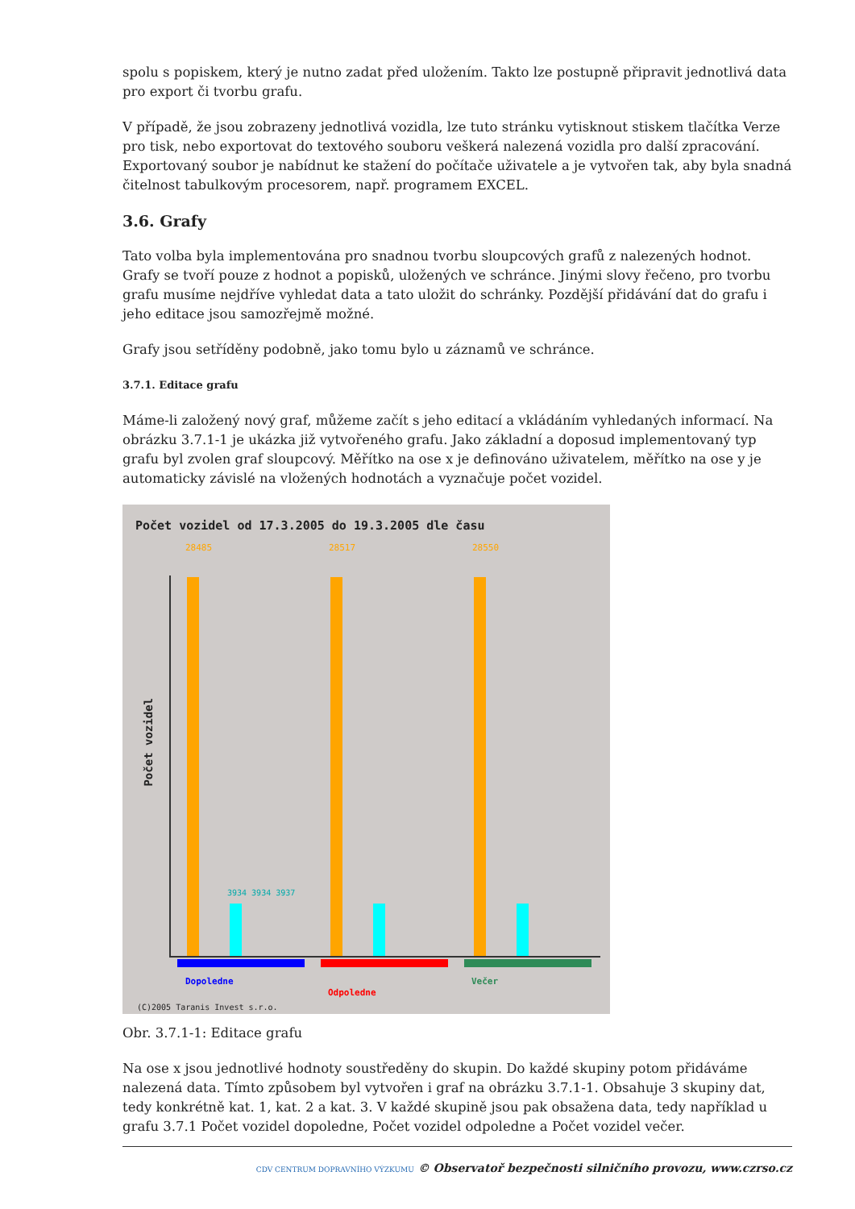spolu s popiskem, který je nutno zadat před uložením. Takto lze postupně připravit jednotlivá data pro export či tvorbu grafu.
V případě, že jsou zobrazeny jednotlivá vozidla, lze tuto stránku vytisknout stiskem tlačítka Verze pro tisk, nebo exportovat do textového souboru veškerá nalezená vozidla pro další zpracování. Exportovaný soubor je nabídnut ke stažení do počítače uživatele a je vytvořen tak, aby byla snadná čitelnost tabulkovým procesorem, např. programem EXCEL.
3.6. Grafy
Tato volba byla implementována pro snadnou tvorbu sloupcových grafů z nalezených hodnot. Grafy se tvoří pouze z hodnot a popisků, uložených ve schránce. Jinými slovy řečeno, pro tvorbu grafu musíme nejdříve vyhledat data a tato uložit do schránky. Pozdější přidávání dat do grafu i jeho editace jsou samozřejmě možné.
Grafy jsou setříděny podobně, jako tomu bylo u záznamů ve schránce.
3.7.1. Editace grafu
Máme-li založený nový graf, můžeme začít s jeho editací a vkládáním vyhledaných informací. Na obrázku 3.7.1-1 je ukázka již vytvořeného grafu. Jako základní a doposud implementovaný typ grafu byl zvolen graf sloupcový. Měřítko na ose x je definováno uživatelem, měřítko na ose y je automaticky závislé na vložených hodnotách a vyznačuje počet vozidel.
Počet vozidel od 17.3.2005 do 19.3.2005 dle času
Počet vozidel
28485 28517 28550
3934 3934 3937
Dopoledne
Odpoledne
Večer
(C)2005 Taranis Invest s.r.o.
Obr. 3.7.1-1: Editace grafu
Na ose x jsou jednotlivé hodnoty soustředěny do skupin. Do každé skupiny potom přidáváme nalezená data. Tímto způsobem byl vytvořen i graf na obrázku 3.7.1-1. Obsahuje 3 skupiny dat, tedy konkrétně kat. 1, kat. 2 a kat. 3. V každé skupině jsou pak obsažena data, tedy například u grafu 3.7.1 Počet vozidel dopoledne, Počet vozidel odpoledne a Počet vozidel večer.
CDV CENTRUM DOPRAVNÍHO VÝZKUMU © Observatoř bezpečnosti silničního provozu, www.czrso.cz